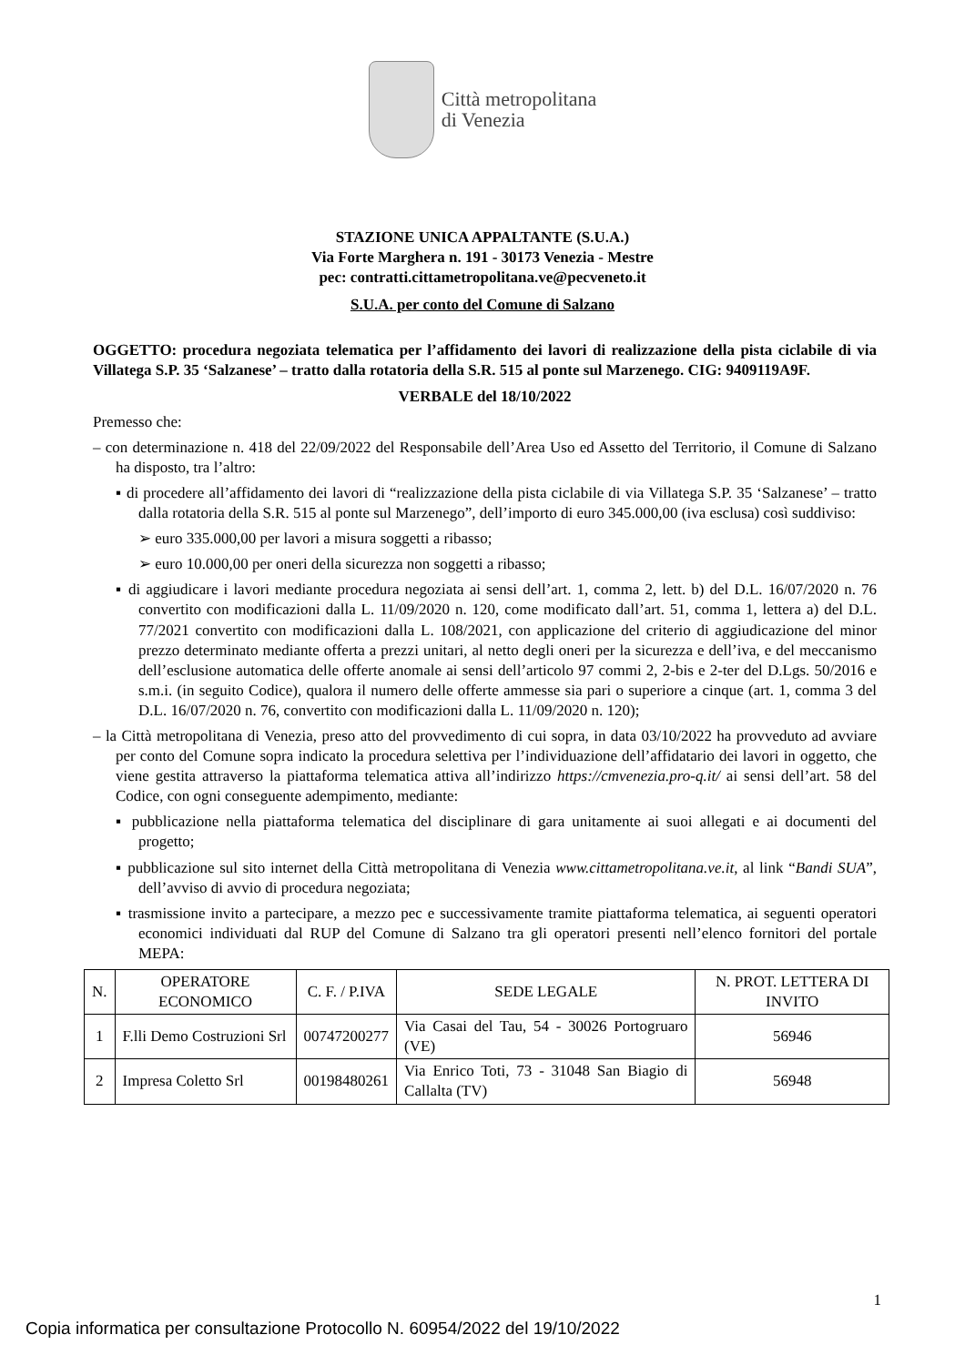Città metropolitana
di Venezia
STAZIONE UNICA APPALTANTE (S.U.A.)
Via Forte Marghera n. 191 - 30173 Venezia - Mestre
pec: contratti.cittametropolitana.ve@pecveneto.it
S.U.A. per conto del Comune di Salzano
OGGETTO: procedura negoziata telematica per l’affidamento dei lavori di realizzazione della pista ciclabile di via Villatega S.P. 35 ‘Salzanese’ – tratto dalla rotatoria della S.R. 515 al ponte sul Marzenego. CIG: 9409119A9F.
VERBALE del 18/10/2022
Premesso che:
– con determinazione n. 418 del 22/09/2022 del Responsabile dell’Area Uso ed Assetto del Territorio, il Comune di Salzano ha disposto, tra l’altro:
▪ di procedere all’affidamento dei lavori di “realizzazione della pista ciclabile di via Villatega S.P. 35 ‘Salzanese’ – tratto dalla rotatoria della S.R. 515 al ponte sul Marzenego”, dell’importo di euro 345.000,00 (iva esclusa) così suddiviso:
➢ euro 335.000,00 per lavori a misura soggetti a ribasso;
➢ euro 10.000,00 per oneri della sicurezza non soggetti a ribasso;
▪ di aggiudicare i lavori mediante procedura negoziata ai sensi dell’art. 1, comma 2, lett. b) del D.L. 16/07/2020 n. 76 convertito con modificazioni dalla L. 11/09/2020 n. 120, come modificato dall’art. 51, comma 1, lettera a) del D.L. 77/2021 convertito con modificazioni dalla L. 108/2021, con applicazione del criterio di aggiudicazione del minor prezzo determinato mediante offerta a prezzi unitari, al netto degli oneri per la sicurezza e dell’iva, e del meccanismo dell’esclusione automatica delle offerte anomale ai sensi dell’articolo 97 commi 2, 2-bis e 2-ter del D.Lgs. 50/2016 e s.m.i. (in seguito Codice), qualora il numero delle offerte ammesse sia pari o superiore a cinque (art. 1, comma 3 del D.L. 16/07/2020 n. 76, convertito con modificazioni dalla L. 11/09/2020 n. 120);
– la Città metropolitana di Venezia, preso atto del provvedimento di cui sopra, in data 03/10/2022 ha provveduto ad avviare per conto del Comune sopra indicato la procedura selettiva per l’individuazione dell’affidatario dei lavori in oggetto, che viene gestita attraverso la piattaforma telematica attiva all’indirizzo https://cmvenezia.pro-q.it/ ai sensi dell’art. 58 del Codice, con ogni conseguente adempimento, mediante:
▪ pubblicazione nella piattaforma telematica del disciplinare di gara unitamente ai suoi allegati e ai documenti del progetto;
▪ pubblicazione sul sito internet della Città metropolitana di Venezia www.cittametropolitana.ve.it, al link “Bandi SUA”, dell’avviso di avvio di procedura negoziata;
▪ trasmissione invito a partecipare, a mezzo pec e successivamente tramite piattaforma telematica, ai seguenti operatori economici individuati dal RUP del Comune di Salzano tra gli operatori presenti nell’elenco fornitori del portale MEPA:
| N. | OPERATORE ECONOMICO | C. F. / P.IVA | SEDE LEGALE | N. PROT. LETTERA DI INVITO |
| --- | --- | --- | --- | --- |
| 1 | F.lli Demo Costruzioni Srl | 00747200277 | Via Casai del Tau, 54 - 30026 Portogruaro (VE) | 56946 |
| 2 | Impresa Coletto Srl | 00198480261 | Via Enrico Toti, 73 - 31048 San Biagio di Callalta (TV) | 56948 |
1
Copia informatica per consultazione Protocollo N. 60954/2022 del 19/10/2022